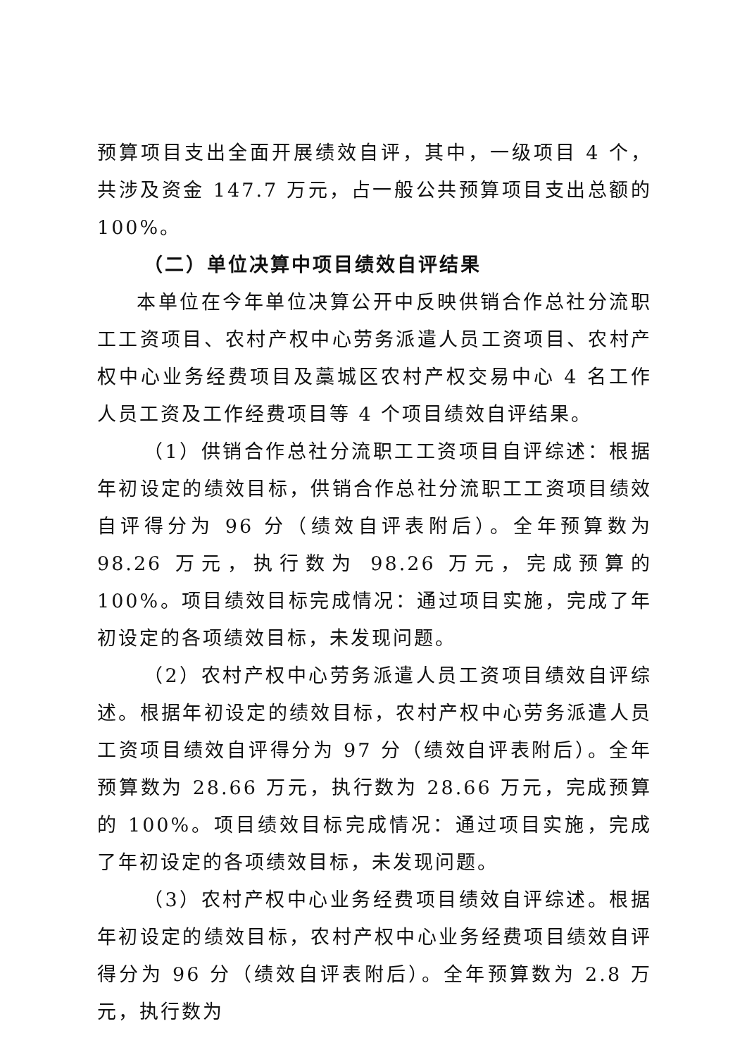预算项目支出全面开展绩效自评，其中，一级项目 4 个，共涉及资金 147.7 万元，占一般公共预算项目支出总额的 100%。
（二）单位决算中项目绩效自评结果
本单位在今年单位决算公开中反映供销合作总社分流职工工资项目、农村产权中心劳务派遣人员工资项目、农村产权中心业务经费项目及藁城区农村产权交易中心 4 名工作人员工资及工作经费项目等 4 个项目绩效自评结果。
（1）供销合作总社分流职工工资项目自评综述：根据年初设定的绩效目标，供销合作总社分流职工工资项目绩效自评得分为 96 分（绩效自评表附后）。全年预算数为 98.26 万元，执行数为 98.26 万元，完成预算的 100%。项目绩效目标完成情况：通过项目实施，完成了年初设定的各项绩效目标，未发现问题。
（2）农村产权中心劳务派遣人员工资项目绩效自评综述。根据年初设定的绩效目标，农村产权中心劳务派遣人员工资项目绩效自评得分为 97 分（绩效自评表附后）。全年预算数为 28.66 万元，执行数为 28.66 万元，完成预算的 100%。项目绩效目标完成情况：通过项目实施，完成了年初设定的各项绩效目标，未发现问题。
（3）农村产权中心业务经费项目绩效自评综述。根据年初设定的绩效目标，农村产权中心业务经费项目绩效自评得分为 96 分（绩效自评表附后）。全年预算数为 2.8 万元，执行数为